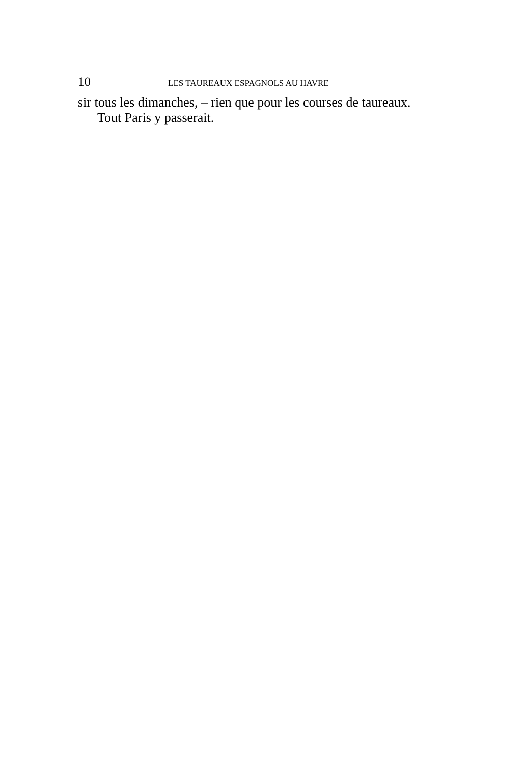10 LES TAUREAUX ESPAGNOLS AU HAVRE
sir tous les dimanches, – rien que pour les courses de taureaux.
Tout Paris y passerait.